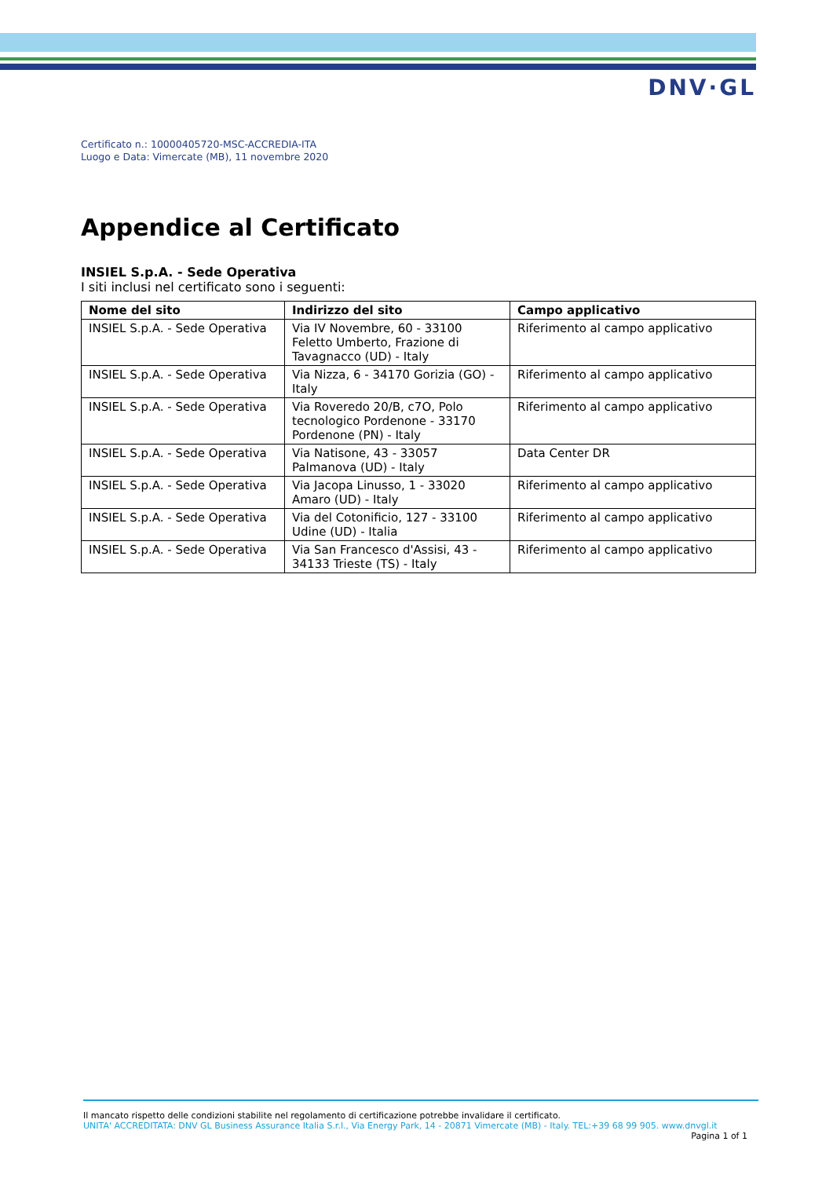DNV·GL
Certificato n.: 10000405720-MSC-ACCREDIA-ITA
Luogo e Data: Vimercate (MB), 11 novembre 2020
Appendice al Certificato
INSIEL S.p.A. - Sede Operativa
I siti inclusi nel certificato sono i seguenti:
| Nome del sito | Indirizzo del sito | Campo applicativo |
| --- | --- | --- |
| INSIEL S.p.A. - Sede Operativa | Via IV Novembre, 60 - 33100 Feletto Umberto, Frazione di Tavagnacco (UD) - Italy | Riferimento al campo applicativo |
| INSIEL S.p.A. - Sede Operativa | Via Nizza, 6 - 34170 Gorizia (GO) - Italy | Riferimento al campo applicativo |
| INSIEL S.p.A. - Sede Operativa | Via Roveredo 20/B, c7O, Polo tecnologico Pordenone - 33170 Pordenone (PN) - Italy | Riferimento al campo applicativo |
| INSIEL S.p.A. - Sede Operativa | Via Natisone, 43 - 33057 Palmanova (UD) - Italy | Data Center DR |
| INSIEL S.p.A. - Sede Operativa | Via Jacopa Linusso, 1 - 33020 Amaro (UD) - Italy | Riferimento al campo applicativo |
| INSIEL S.p.A. - Sede Operativa | Via del Cotonificio, 127 - 33100 Udine (UD) - Italia | Riferimento al campo applicativo |
| INSIEL S.p.A. - Sede Operativa | Via San Francesco d'Assisi, 43 - 34133 Trieste (TS) - Italy | Riferimento al campo applicativo |
Il mancato rispetto delle condizioni stabilite nel regolamento di certificazione potrebbe invalidare il certificato.
UNITA' ACCREDITATA: DNV GL Business Assurance Italia S.r.l., Via Energy Park, 14 - 20871 Vimercate (MB) - Italy. TEL:+39 68 99 905. www.dnvgl.it
Pagina 1 of 1